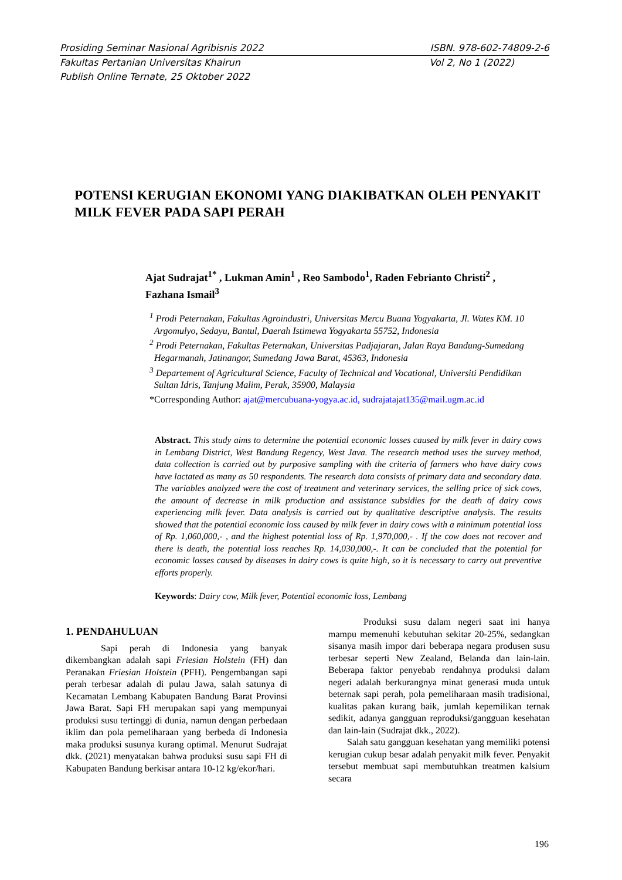Prosiding Seminar Nasional Agribisnis 2022 ISBN. 978-602-74809-2-6
Fakultas Pertanian Universitas Khairun Vol 2, No 1 (2022)
Publish Online Ternate, 25 Oktober 2022
POTENSI KERUGIAN EKONOMI YANG DIAKIBATKAN OLEH PENYAKIT MILK FEVER PADA SAPI PERAH
Ajat Sudrajat<sup>1*</sup> , Lukman Amin<sup>1</sup> , Reo Sambodo<sup>1</sup>, Raden Febrianto Christi<sup>2</sup> , Fazhana Ismail<sup>3</sup>
<sup>1</sup> Prodi Peternakan, Fakultas Agroindustri, Universitas Mercu Buana Yogyakarta, Jl. Wates KM. 10 Argomulyo, Sedayu, Bantul, Daerah Istimewa Yogyakarta 55752, Indonesia
<sup>2</sup> Prodi Peternakan, Fakultas Peternakan, Universitas Padjajaran, Jalan Raya Bandung-Sumedang Hegarmanah, Jatinangor, Sumedang Jawa Barat, 45363, Indonesia
<sup>3</sup> Departement of Agricultural Science, Faculty of Technical and Vocational, Universiti Pendidikan Sultan Idris, Tanjung Malim, Perak, 35900, Malaysia
*Corresponding Author: ajat@mercubuana-yogya.ac.id, sudrajatajat135@mail.ugm.ac.id
Abstract. This study aims to determine the potential economic losses caused by milk fever in dairy cows in Lembang District, West Bandung Regency, West Java. The research method uses the survey method, data collection is carried out by purposive sampling with the criteria of farmers who have dairy cows have lactated as many as 50 respondents. The research data consists of primary data and secondary data. The variables analyzed were the cost of treatment and veterinary services, the selling price of sick cows, the amount of decrease in milk production and assistance subsidies for the death of dairy cows experiencing milk fever. Data analysis is carried out by qualitative descriptive analysis. The results showed that the potential economic loss caused by milk fever in dairy cows with a minimum potential loss of Rp. 1,060,000,- , and the highest potential loss of Rp. 1,970,000,- . If the cow does not recover and there is death, the potential loss reaches Rp. 14,030,000,-. It can be concluded that the potential for economic losses caused by diseases in dairy cows is quite high, so it is necessary to carry out preventive efforts properly.
Keywords: Dairy cow, Milk fever, Potential economic loss, Lembang
1. PENDAHULUAN
Sapi perah di Indonesia yang banyak dikembangkan adalah sapi Friesian Holstein (FH) dan Peranakan Friesian Holstein (PFH). Pengembangan sapi perah terbesar adalah di pulau Jawa, salah satunya di Kecamatan Lembang Kabupaten Bandung Barat Provinsi Jawa Barat. Sapi FH merupakan sapi yang mempunyai produksi susu tertinggi di dunia, namun dengan perbedaan iklim dan pola pemeliharaan yang berbeda di Indonesia maka produksi susunya kurang optimal. Menurut Sudrajat dkk. (2021) menyatakan bahwa produksi susu sapi FH di Kabupaten Bandung berkisar antara 10-12 kg/ekor/hari.
Produksi susu dalam negeri saat ini hanya mampu memenuhi kebutuhan sekitar 20-25%, sedangkan sisanya masih impor dari beberapa negara produsen susu terbesar seperti New Zealand, Belanda dan lain-lain. Beberapa faktor penyebab rendahnya produksi dalam negeri adalah berkurangnya minat generasi muda untuk beternak sapi perah, pola pemeliharaan masih tradisional, kualitas pakan kurang baik, jumlah kepemilikan ternak sedikit, adanya gangguan reproduksi/gangguan kesehatan dan lain-lain (Sudrajat dkk., 2022).
Salah satu gangguan kesehatan yang memiliki potensi kerugian cukup besar adalah penyakit milk fever. Penyakit tersebut membuat sapi membutuhkan treatmen kalsium secara
196